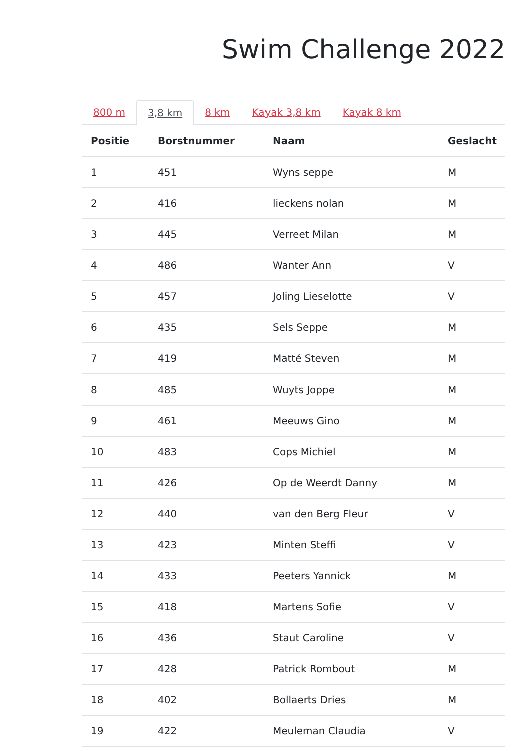Swim Challenge 2022
800 m 3,8 km 8 km Kayak 3,8 km Kayak 8 km
| Positie | Borstnummer | Naam | Geslacht |
| --- | --- | --- | --- |
| 1 | 451 | Wyns seppe | M |
| 2 | 416 | lieckens nolan | M |
| 3 | 445 | Verreet Milan | M |
| 4 | 486 | Wanter Ann | V |
| 5 | 457 | Joling Lieselotte | V |
| 6 | 435 | Sels Seppe | M |
| 7 | 419 | Matté Steven | M |
| 8 | 485 | Wuyts Joppe | M |
| 9 | 461 | Meeuws Gino | M |
| 10 | 483 | Cops Michiel | M |
| 11 | 426 | Op de Weerdt Danny | M |
| 12 | 440 | van den Berg Fleur | V |
| 13 | 423 | Minten Steffi | V |
| 14 | 433 | Peeters Yannick | M |
| 15 | 418 | Martens Sofie | V |
| 16 | 436 | Staut Caroline | V |
| 17 | 428 | Patrick Rombout | M |
| 18 | 402 | Bollaerts Dries | M |
| 19 | 422 | Meuleman Claudia | V |